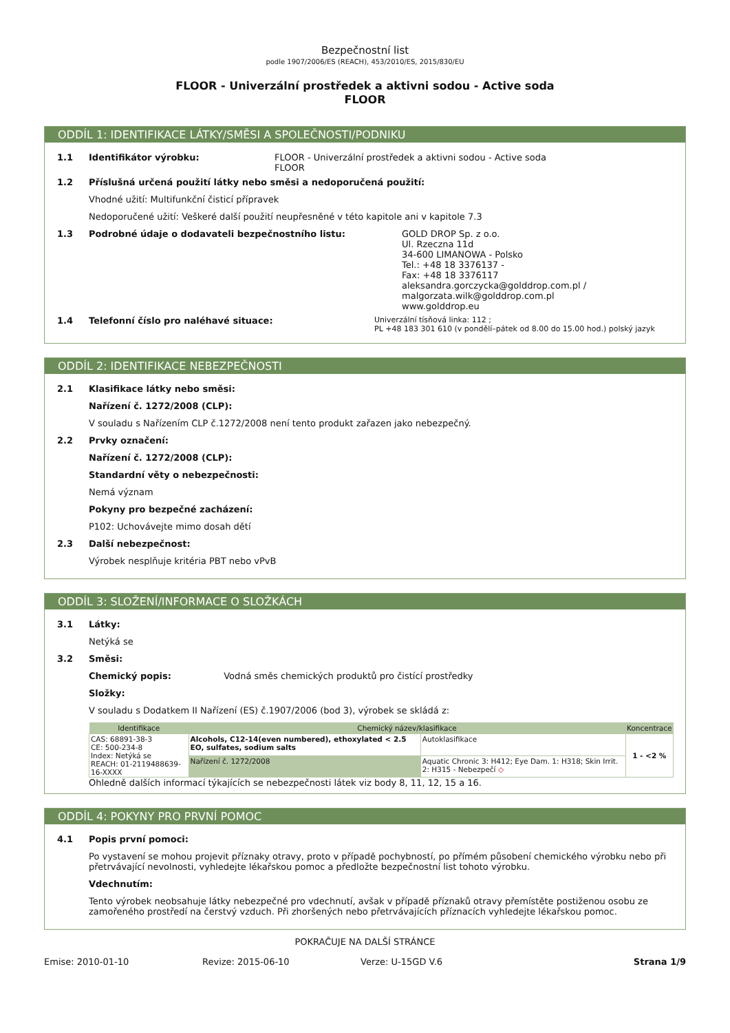Bezpečnostní list
podle 1907/2006/ES (REACH), 453/2010/ES, 2015/830/EU
FLOOR - Univerzální prostředek a aktivni sodou - Active soda
FLOOR
ODDÍL 1: IDENTIFIKACE LÁTKY/SMĚSI A SPOLEČNOSTI/PODNIKU
1.1 Identifikátor výrobku: FLOOR - Univerzální prostředek a aktivni sodou - Active soda
FLOOR
1.2 Příslušná určená použití látky nebo směsi a nedoporučená použití:
Vhodné užití: Multifunkční čisticí přípravek
Nedoporučené užití: Veškeré další použití neupřesněné v této kapitole ani v kapitole 7.3
1.3 Podrobné údaje o dodavateli bezpečnostního listu: GOLD DROP Sp. z o.o.
Ul. Rzeczna 11d
34-600 LIMANOWA - Polsko
Tel.: +48 18 3376137 -
Fax: +48 18 3376117
aleksandra.gorczycka@golddrop.com.pl /
malgorzata.wilk@golddrop.com.pl
www.golddrop.eu
1.4 Telefonní číslo pro naléhavé situace: Univerzální tísňová linka: 112 ;
PL +48 183 301 610 (v pondělí–pátek od 8.00 do 15.00 hod.) polský jazyk
ODDÍL 2: IDENTIFIKACE NEBEZPEČNOSTI
2.1 Klasifikace látky nebo směsi:
Nařízení č. 1272/2008 (CLP):
V souladu s Nařízením CLP č.1272/2008 není tento produkt zařazen jako nebezpečný.
2.2 Prvky označení:
Nařízení č. 1272/2008 (CLP):
Standardní věty o nebezpečnosti:
Nemá význam
Pokyny pro bezpečné zacházení:
P102: Uchovávejte mimo dosah dětí
2.3 Další nebezpečnost:
Výrobek nesplňuje kritéria PBT nebo vPvB
ODDÍL 3: SLOŽENÍ/INFORMACE O SLOŽKÁCH
3.1 Látky:
Netýká se
3.2 Směsi:
Chemický popis: Vodná směs chemických produktů pro čistící prostředky
Složky:
V souladu s Dodatkem II Nařízení (ES) č.1907/2006 (bod 3), výrobek se skládá z:
| Identifikace | Chemický název/klasifikace | | | Koncentrace |
| --- | --- | --- | --- | --- |
| CAS: 68891-38-3 CE: 500-234-8 Index: Netýká se REACH: 01-2119488639-16-XXXX | Alcohols, C12-14(even numbered), ethoxylated < 2.5 EO, sulfates, sodium salts | | Autoklasifikace | 1 - <2 % |
| | Nařízení č. 1272/2008 | Aquatic Chronic 3: H412; Eye Dam. 1: H318; Skin Irrit. 2: H315 - Nebezpečí ◇ | | |
Ohledně dalších informací týkajících se nebezpečnosti látek viz body 8, 11, 12, 15 a 16.
ODDÍL 4: POKYNY PRO PRVNÍ POMOC
4.1 Popis první pomoci:
Po vystavení se mohou projevit příznaky otravy, proto v případě pochybností, po přímém působení chemického výrobku nebo při přetrvávající nevolnosti, vyhledejte lékařskou pomoc a předložte bezpečnostní list tohoto výrobku.
Vdechnutím:
Tento výrobek neobsahuje látky nebezpečné pro vdechnutí, avšak v případě příznaků otravy přemístěte postiženou osobu ze zamořeného prostředí na čerstvý vzduch. Při zhoršených nebo přetrvávajících příznacích vyhledejte lékařskou pomoc.
POKRAČUJE NA DALŠÍ STRÁNCE
Emise: 2010-01-10 Revize: 2015-06-10 Verze: U-15GD V.6 Strana 1/9